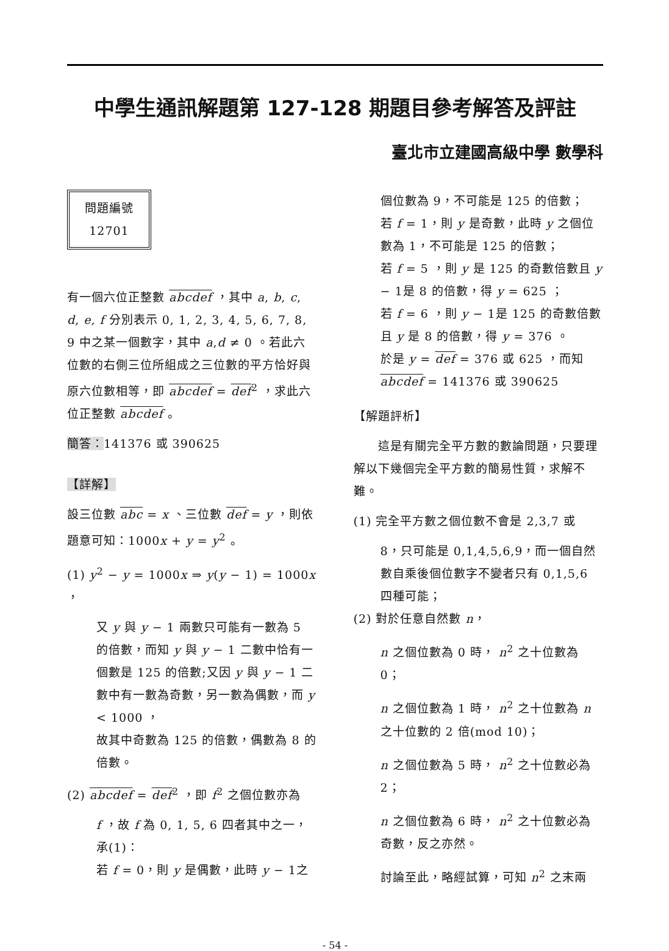中學生通訊解題第 127-128 期題目參考解答及評註
臺北市立建國高級中學 數學科
問題編號
12701
有一個六位正整數 abcdef ，其中 a, b, c, d, e, f 分別表示 0, 1, 2, 3, 4, 5, 6, 7, 8, 9 中之某一個數字，其中 a,d ≠ 0 。若此六位數的右側三位所組成之三位數的平方恰好與原六位數相等，即 abcdef = def<sup>2</sup> ，求此六位正整數 abcdef 。
簡答：141376 或 390625
【詳解】
設三位數 abc = x 、三位數 def = y ，則依題意可知：1000x + y = y<sup>2</sup> 。
(1) y<sup>2</sup> − y = 1000x ⇒ y(y − 1) = 1000x ，
又 y 與 y − 1 兩數只可能有一數為 5 的倍數，而知 y 與 y − 1 二數中恰有一個數是 125 的倍數;又因 y 與 y − 1 二數中有一數為奇數，另一數為偶數，而 y < 1000 ，
故其中奇數為 125 的倍數，偶數為 8 的倍數。
(2) abcdef = def<sup>2</sup> ，即 f<sup>2</sup> 之個位數亦為
f ，故 f 為 0, 1, 5, 6 四者其中之一，
承(1)：
若 f = 0，則 y 是偶數，此時 y − 1之
個位數為 9，不可能是 125 的倍數；
若 f = 1，則 y 是奇數，此時 y 之個位數為 1，不可能是 125 的倍數；
若 f = 5 ，則 y 是 125 的奇數倍數且 y − 1是 8 的倍數，得 y = 625 ；
若 f = 6 ，則 y − 1是 125 的奇數倍數且 y 是 8 的倍數，得 y = 376 。
於是 y = def = 376 或 625 ，而知 abcdef = 141376 或 390625
【解題評析】
　　這是有關完全平方數的數論問題，只要理解以下幾個完全平方數的簡易性質，求解不難。
(1) 完全平方數之個位數不會是 2,3,7 或
8，只可能是 0,1,4,5,6,9，而一個自然數自乘後個位數字不變者只有 0,1,5,6 四種可能；
(2) 對於任意自然數 n，
n 之個位數為 0 時， n<sup>2</sup> 之十位數為 0；
n 之個位數為 1 時， n<sup>2</sup> 之十位數為 n 之十位數的 2 倍(mod 10)；
n 之個位數為 5 時， n<sup>2</sup> 之十位數必為 2；
n 之個位數為 6 時， n<sup>2</sup> 之十位數必為奇數，反之亦然。
討論至此，略經試算，可知 n<sup>2</sup> 之末兩
- 54 -